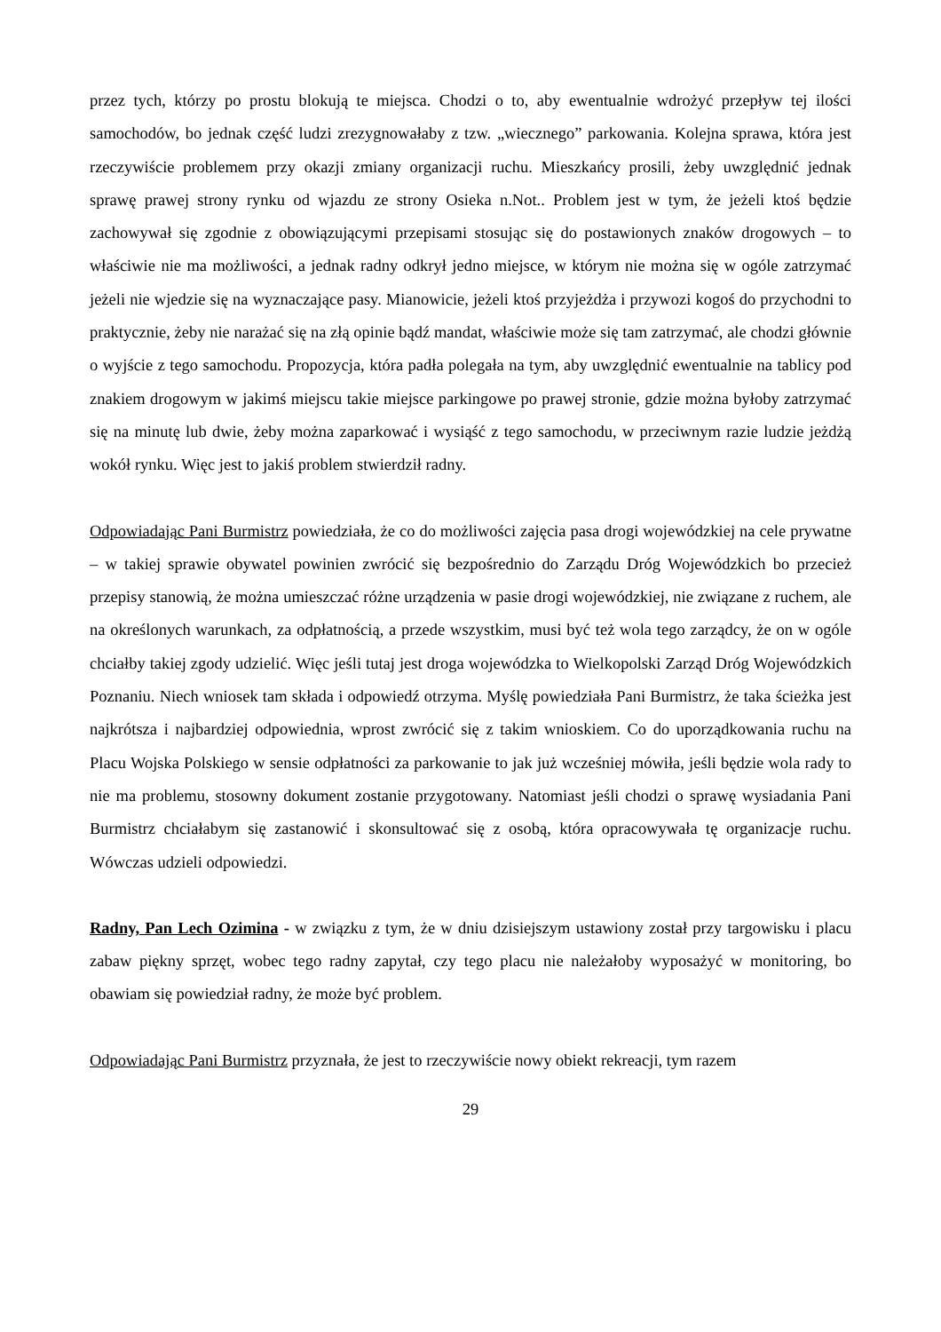przez tych, którzy po prostu blokują te miejsca. Chodzi o to, aby ewentualnie wdrożyć przepływ tej ilości samochodów, bo jednak część ludzi zrezygnowałaby z tzw. „wiecznego” parkowania. Kolejna sprawa, która jest rzeczywiście problemem przy okazji zmiany organizacji ruchu. Mieszkańcy prosili, żeby uwzględnić jednak sprawę prawej strony rynku od wjazdu ze strony Osieka n.Not.. Problem jest w tym, że jeżeli ktoś będzie zachowywał się zgodnie z obowiązującymi przepisami stosując się do postawionych znaków drogowych – to właściwie nie ma możliwości, a jednak radny odkrył jedno miejsce, w którym nie można się w ogóle zatrzymać jeżeli nie wjedzie się na wyznaczające pasy. Mianowicie, jeżeli ktoś przyjeżdża i przywozi kogoś do przychodni to praktycznie, żeby nie narażać się na złą opinie bądź mandat, właściwie może się tam zatrzymać, ale chodzi głównie o wyjście z tego samochodu. Propozycja, która padła polegała na tym, aby uwzględnić ewentualnie na tablicy pod znakiem drogowym w jakimś miejscu takie miejsce parkingowe po prawej stronie, gdzie można byłoby zatrzymać się na minutę lub dwie, żeby można zaparkować i wysiąść z tego samochodu, w przeciwnym razie ludzie jeżdżą wokół rynku. Więc jest to jakiś problem stwierdził radny.
Odpowiadając Pani Burmistrz powiedziała, że co do możliwości zajęcia pasa drogi wojewódzkiej na cele prywatne – w takiej sprawie obywatel powinien zwrócić się bezpośrednio do Zarządu Dróg Wojewódzkich bo przecież przepisy stanowią, że można umieszczać różne urządzenia w pasie drogi wojewódzkiej, nie związane z ruchem, ale na określonych warunkach, za odpłatnością, a przede wszystkim, musi być też wola tego zarządcy, że on w ogóle chciałby takiej zgody udzielić. Więc jeśli tutaj jest droga wojewódzka to Wielkopolski Zarząd Dróg Wojewódzkich Poznaniu. Niech wniosek tam składa i odpowiedź otrzyma. Myślę powiedziała Pani Burmistrz, że taka ścieżka jest najkrótsza i najbardziej odpowiednia, wprost zwrócić się z takim wnioskiem. Co do uporządkowania ruchu na Placu Wojska Polskiego w sensie odpłatności za parkowanie to jak już wcześniej mówiła, jeśli będzie wola rady to nie ma problemu, stosowny dokument zostanie przygotowany. Natomiast jeśli chodzi o sprawę wysiadania Pani Burmistrz chciałabym się zastanowić i skonsultować się z osobą, która opracowywała tę organizacje ruchu. Wówczas udzieli odpowiedzi.
Radny, Pan Lech Ozimina - w związku z tym, że w dniu dzisiejszym ustawiony został przy targowisku i placu zabaw piękny sprzęt, wobec tego radny zapytał, czy tego placu nie należałoby wyposażyć w monitoring, bo obawiam się powiedział radny, że może być problem.
Odpowiadając Pani Burmistrz przyznała, że jest to rzeczywiście nowy obiekt rekreacji, tym razem
29